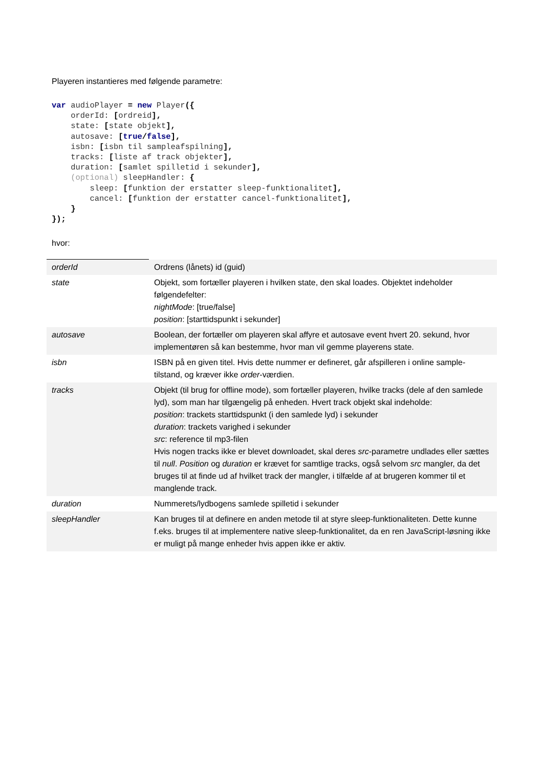Playeren instantieres med følgende parametre:
var audioPlayer = new Player({
    orderId: [ordreid],
    state: [state objekt],
    autosave: [true/false],
    isbn: [isbn til sampleafspilning],
    tracks: [liste af track objekter],
    duration: [samlet spilletid i sekunder],
    (optional) sleepHandler: {
        sleep: [funktion der erstatter sleep-funktionalitet],
        cancel: [funktion der erstatter cancel-funktionalitet],
    }
});
hvor:
| orderId | Ordrens (lånets) id (guid) |
| state | Objekt, som fortæller playeren i hvilken state, den skal loades. Objektet indeholder følgendefelter: nightMode : [true/false] position : [starttidspunkt i sekunder] |
| autosave | Boolean, der fortæller om playeren skal affyre et autosave event hvert 20. sekund, hvor implementøren så kan bestemme, hvor man vil gemme playerens state. |
| isbn | ISBN på en given titel. Hvis dette nummer er defineret, går afspilleren i online sample-tilstand, og kræver ikke order -værdien. |
| tracks | Objekt (til brug for offline mode), som fortæller playeren, hvilke tracks (dele af den samlede lyd), som man har tilgængelig på enheden. Hvert track objekt skal indeholde: position : trackets starttidspunkt (i den samlede lyd) i sekunder duration : trackets varighed i sekunder src : reference til mp3-filen Hvis nogen tracks ikke er blevet downloadet, skal deres src -parametre undlades eller sættes til null . Position og duration er krævet for samtlige tracks, også selvom src mangler, da det bruges til at finde ud af hvilket track der mangler, i tilfælde af at brugeren kommer til et manglende track. |
| duration | Nummerets/lydbogens samlede spilletid i sekunder |
| sleepHandler | Kan bruges til at definere en anden metode til at styre sleep-funktionaliteten. Dette kunne f.eks. bruges til at implementere native sleep-funktionalitet, da en ren JavaScript-løsning ikke er muligt på mange enheder hvis appen ikke er aktiv. |